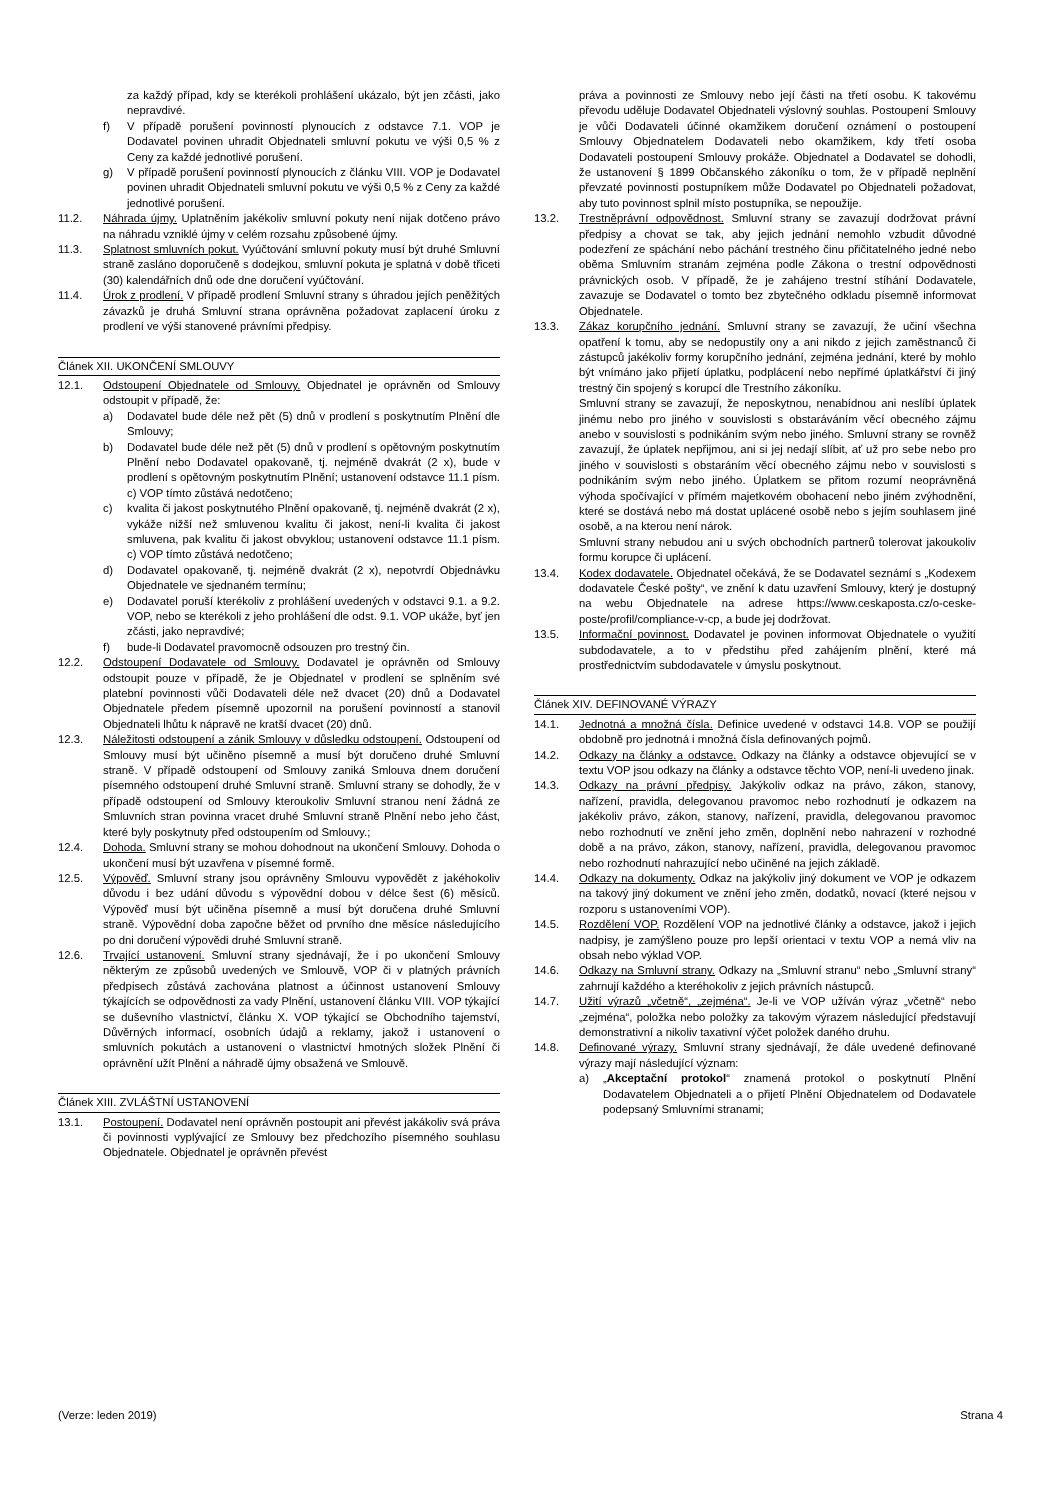za každý případ, kdy se kterékoli prohlášení ukázalo, být jen zčásti, jako nepravdivé.
f) V případě porušení povinností plynoucích z odstavce 7.1. VOP je Dodavatel povinen uhradit Objednateli smluvní pokutu ve výši 0,5 % z Ceny za každé jednotlivé porušení.
g) V případě porušení povinností plynoucích z článku VIII. VOP je Dodavatel povinen uhradit Objednateli smluvní pokutu ve výši 0,5 % z Ceny za každé jednotlivé porušení.
11.2. Náhrada újmy. Uplatněním jakékoliv smluvní pokuty není nijak dotčeno právo na náhradu vzniklé újmy v celém rozsahu způsobené újmy.
11.3. Splatnost smluvních pokut. Vyúčtování smluvní pokuty musí být druhé Smluvní straně zasláno doporučeně s dodejkou, smluvní pokuta je splatná v době třiceti (30) kalendářních dnů ode dne doručení vyúčtování.
11.4. Úrok z prodlení. V případě prodlení Smluvní strany s úhradou jejích peněžitých závazků je druhá Smluvní strana oprávněna požadovat zaplacení úroku z prodlení ve výši stanovené právními předpisy.
Článek XII. UKONČENÍ SMLOUVY
12.1. Odstoupení Objednatele od Smlouvy. Objednatel je oprávněn od Smlouvy odstoupit v případě, že:
a) Dodavatel bude déle než pět (5) dnů v prodlení s poskytnutím Plnění dle Smlouvy;
b) Dodavatel bude déle než pět (5) dnů v prodlení s opětovným poskytnutím Plnění nebo Dodavatel opakovaně, tj. nejméně dvakrát (2 x), bude v prodlení s opětovným poskytnutím Plnění; ustanovení odstavce 11.1 písm. c) VOP tímto zůstává nedotčeno;
c) kvalita či jakost poskytnutého Plnění opakovaně, tj. nejméně dvakrát (2 x), vykáže nižší než smluvenou kvalitu či jakost, není-li kvalita či jakost smluvena, pak kvalitu či jakost obvyklou; ustanovení odstavce 11.1 písm. c) VOP tímto zůstává nedotčeno;
d) Dodavatel opakovaně, tj. nejméně dvakrát (2 x), nepotvrdí Objednávku Objednatele ve sjednaném termínu;
e) Dodavatel poruší kterékoliv z prohlášení uvedených v odstavci 9.1. a 9.2. VOP, nebo se kterékoli z jeho prohlášení dle odst. 9.1. VOP ukáže, byť jen zčásti, jako nepravdivé;
f) bude-li Dodavatel pravomocně odsouzen pro trestný čin.
12.2. Odstoupení Dodavatele od Smlouvy. Dodavatel je oprávněn od Smlouvy odstoupit pouze v případě, že je Objednatel v prodlení se splněním své platební povinnosti vůči Dodavateli déle než dvacet (20) dnů a Dodavatel Objednatele předem písemně upozornil na porušení povinností a stanovil Objednateli lhůtu k nápravě ne kratší dvacet (20) dnů.
12.3. Náležitosti odstoupení a zánik Smlouvy v důsledku odstoupení. Odstoupení od Smlouvy musí být učiněno písemně a musí být doručeno druhé Smluvní straně. V případě odstoupení od Smlouvy zaniká Smlouva dnem doručení písemného odstoupení druhé Smluvní straně. Smluvní strany se dohodly, že v případě odstoupení od Smlouvy kteroukoliv Smluvní stranou není žádná ze Smluvních stran povinna vracet druhé Smluvní straně Plnění nebo jeho část, které byly poskytnuty před odstoupením od Smlouvy.;
12.4. Dohoda. Smluvní strany se mohou dohodnout na ukončení Smlouvy. Dohoda o ukončení musí být uzavřena v písemné formě.
12.5. Výpověď. Smluvní strany jsou oprávněny Smlouvu vypovědět z jakéhokoliv důvodu i bez udání důvodu s výpovědní dobou v délce šest (6) měsíců. Výpověď musí být učiněna písemně a musí být doručena druhé Smluvní straně. Výpovědní doba započne běžet od prvního dne měsíce následujícího po dni doručení výpovědi druhé Smluvní straně.
12.6. Trvající ustanovení. Smluvní strany sjednávají, že i po ukončení Smlouvy některým ze způsobů uvedených ve Smlouvě, VOP či v platných právních předpisech zůstává zachována platnost a účinnost ustanovení Smlouvy týkajících se odpovědnosti za vady Plnění, ustanovení článku VIII. VOP týkající se duševního vlastnictví, článku X. VOP týkající se Obchodního tajemství, Důvěrných informací, osobních údajů a reklamy, jakož i ustanovení o smluvních pokutách a ustanovení o vlastnictví hmotných složek Plnění či oprávnění užít Plnění a náhradě újmy obsažená ve Smlouvě.
Článek XIII. ZVLÁŠTNÍ USTANOVENÍ
13.1. Postoupení. Dodavatel není oprávněn postoupit ani převést jakákoliv svá práva či povinnosti vyplývající ze Smlouvy bez předchozího písemného souhlasu Objednatele. Objednatel je oprávněn převést
práva a povinnosti ze Smlouvy nebo její části na třetí osobu. K takovému převodu uděluje Dodavatel Objednateli výslovný souhlas. Postoupení Smlouvy je vůči Dodavateli účinné okamžikem doručení oznámení o postoupení Smlouvy Objednatelem Dodavateli nebo okamžikem, kdy třetí osoba Dodavateli postoupení Smlouvy prokáže. Objednatel a Dodavatel se dohodli, že ustanovení § 1899 Občanského zákoníku o tom, že v případě neplnění převzaté povinnosti postupníkem může Dodavatel po Objednateli požadovat, aby tuto povinnost splnil místo postupníka, se nepoužije.
13.2. Trestněprávní odpovědnost. Smluvní strany se zavazují dodržovat právní předpisy a chovat se tak, aby jejich jednání nemohlo vzbudit důvodné podezření ze spáchání nebo páchání trestného činu přičitatelného jedné nebo oběma Smluvním stranám zejména podle Zákona o trestní odpovědnosti právnických osob. V případě, že je zahájeno trestní stíhání Dodavatele, zavazuje se Dodavatel o tomto bez zbytečného odkladu písemně informovat Objednatele.
13.3. Zákaz korupčního jednání. Smluvní strany se zavazují, že učiní všechna opatření k tomu, aby se nedopustily ony a ani nikdo z jejich zaměstnanců či zástupců jakékoliv formy korupčního jednání, zejména jednání, které by mohlo být vnímáno jako přijetí úplatku, podplácení nebo nepřímé úplatkářství či jiný trestný čin spojený s korupcí dle Trestního zákoníku.
Smluvní strany se zavazují, že neposkytnou, nenabídnou ani neslíbí úplatek jinému nebo pro jiného v souvislosti s obstaráváním věcí obecného zájmu anebo v souvislosti s podnikáním svým nebo jiného. Smluvní strany se rovněž zavazují, že úplatek nepřijmou, ani si jej nedají slíbit, ať už pro sebe nebo pro jiného v souvislosti s obstaráním věcí obecného zájmu nebo v souvislosti s podnikáním svým nebo jiného. Úplatkem se přitom rozumí neoprávněná výhoda spočívající v přímém majetkovém obohacení nebo jiném zvýhodnění, které se dostává nebo má dostat uplácené osobě nebo s jejím souhlasem jiné osobě, a na kterou není nárok.
Smluvní strany nebudou ani u svých obchodních partnerů tolerovat jakoukoliv formu korupce či uplácení.
13.4. Kodex dodavatele. Objednatel očekává, že se Dodavatel seznámí s „Kodexem dodavatele České pošty“, ve znění k datu uzavření Smlouvy, který je dostupný na webu Objednatele na adrese https://www.ceskaposta.cz/o-ceske-poste/profil/compliance-v-cp, a bude jej dodržovat.
13.5. Informační povinnost. Dodavatel je povinen informovat Objednatele o využití subdodavatele, a to v předstihu před zahájením plnění, které má prostřednictvím subdodavatele v úmyslu poskytnout.
Článek XIV. DEFINOVANÉ VÝRAZY
14.1. Jednotná a množná čísla. Definice uvedené v odstavci 14.8. VOP se použijí obdobně pro jednotná i množná čísla definovaných pojmů.
14.2. Odkazy na články a odstavce. Odkazy na články a odstavce objevující se v textu VOP jsou odkazy na články a odstavce těchto VOP, není-li uvedeno jinak.
14.3. Odkazy na právní předpisy. Jakýkoliv odkaz na právo, zákon, stanovy, nařízení, pravidla, delegovanou pravomoc nebo rozhodnutí je odkazem na jakékoliv právo, zákon, stanovy, nařízení, pravidla, delegovanou pravomoc nebo rozhodnutí ve znění jeho změn, doplnění nebo nahrazení v rozhodné době a na právo, zákon, stanovy, nařízení, pravidla, delegovanou pravomoc nebo rozhodnutí nahrazující nebo učiněné na jejich základě.
14.4. Odkazy na dokumenty. Odkaz na jakýkoliv jiný dokument ve VOP je odkazem na takový jiný dokument ve znění jeho změn, dodatků, novací (které nejsou v rozporu s ustanoveními VOP).
14.5. Rozdělení VOP. Rozdělení VOP na jednotlivé články a odstavce, jakož i jejich nadpisy, je zamýšleno pouze pro lepší orientaci v textu VOP a nemá vliv na obsah nebo výklad VOP.
14.6. Odkazy na Smluvní strany. Odkazy na „Smluvní stranu“ nebo „Smluvní strany“ zahrnují každého a kteréhokoliv z jejich právních nástupců.
14.7. Užití výrazů „včetně“, „zejména“. Je-li ve VOP užíván výraz „včetně“ nebo „zejména“, položka nebo položky za takovým výrazem následující představují demonstrativní a nikoliv taxativní výčet položek daného druhu.
14.8. Definované výrazy. Smluvní strany sjednávají, že dále uvedené definované výrazy mají následující význam:
a) „Akceptační protokol“ znamená protokol o poskytnutí Plnění Dodavatelem Objednateli a o přijetí Plnění Objednatelem od Dodavatele podepsaný Smluvními stranami;
(Verze: leden 2019) Strana 4